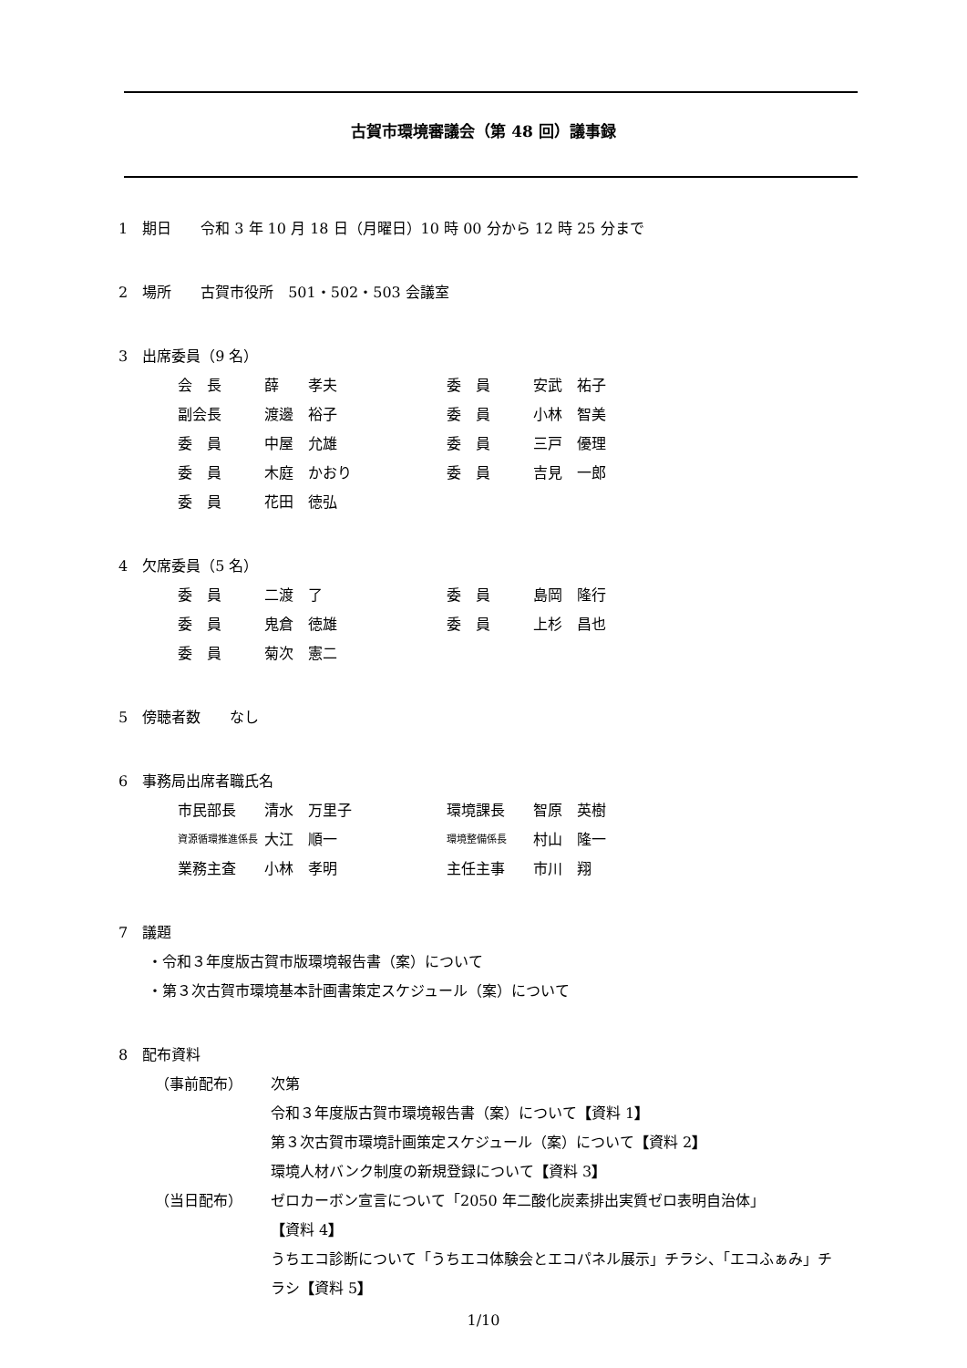古賀市環境審議会（第 48 回）議事録
1　期日　　令和 3 年 10 月 18 日（月曜日）10 時 00 分から 12 時 25 分まで
2　場所　　古賀市役所　501・502・503 会議室
3　出席委員（9 名）
| 会 長 | 薛 孝夫 | 委 員 | 安武 祐子 |
| 副会長 | 渡邊 裕子 | 委 員 | 小林 智美 |
| 委 員 | 中屋 允雄 | 委 員 | 三戸 優理 |
| 委 員 | 木庭 かおり | 委 員 | 吉見 一郎 |
| 委 員 | 花田 徳弘 | | |
4　欠席委員（5 名）
| 委 員 | 二渡 了 | 委 員 | 島岡 隆行 |
| 委 員 | 鬼倉 徳雄 | 委 員 | 上杉 昌也 |
| 委 員 | 菊次 憲二 | | |
5　傍聴者数　　なし
6　事務局出席者職氏名
| 市民部長 | 清水 万里子 | 環境課長 | 智原 英樹 |
| 資源循環推進係長 | 大江 順一 | 環境整備係長 | 村山 隆一 |
| 業務主査 | 小林 孝明 | 主任主事 | 市川 翔 |
7　議題
・令和３年度版古賀市版環境報告書（案）について
・第３次古賀市環境基本計画書策定スケジュール（案）について
8　配布資料
| （事前配布） | 次第 |
| | 令和３年度版古賀市環境報告書（案）について 【 資料 1 】 |
| | 第３次古賀市環境計画策定スケジュール（案）について 【 資料 2 】 |
| | 環境人材バンク制度の新規登録について 【 資料 3 】 |
| （当日配布） | ゼロカーボン宣言について「2050 年二酸化炭素排出実質ゼロ表明自治体」 【 資料 4 】 うちエコ診断について「うちエコ体験会とエコパネル展示」チラシ、「エコふぁみ」チラシ 【 資料 5 】 |
1/10